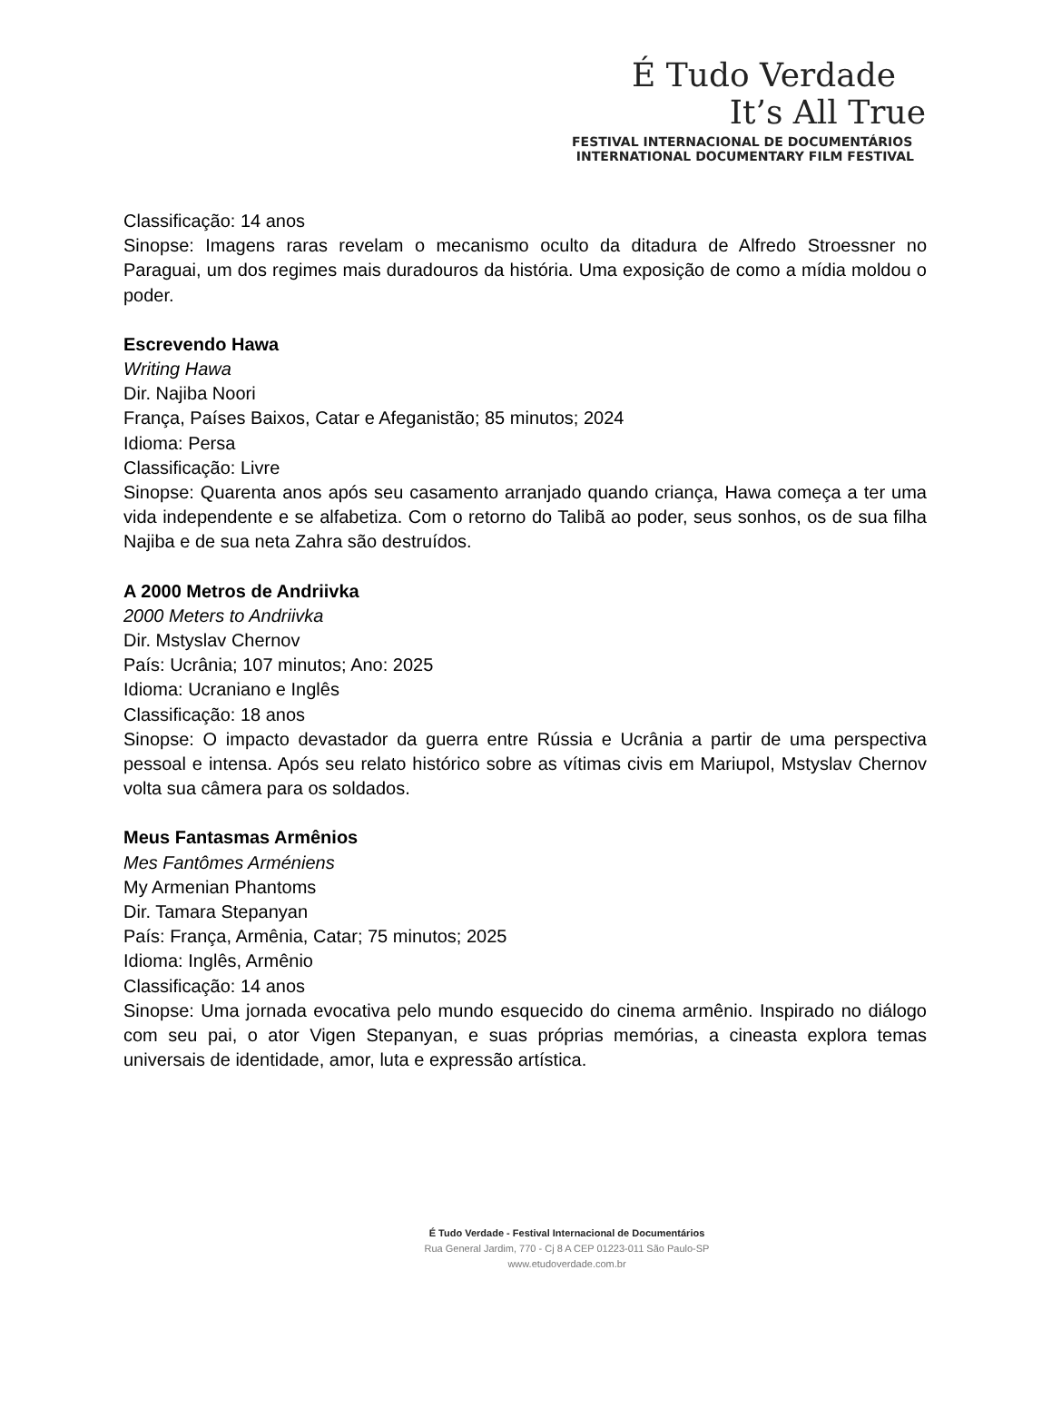É Tudo Verdade
It’s All True
FESTIVAL INTERNACIONAL DE DOCUMENTÁRIOS
INTERNATIONAL DOCUMENTARY FILM FESTIVAL
Classificação: 14 anos
Sinopse: Imagens raras revelam o mecanismo oculto da ditadura de Alfredo Stroessner no Paraguai, um dos regimes mais duradouros da história. Uma exposição de como a mídia moldou o poder.
Escrevendo Hawa
Writing Hawa
Dir. Najiba Noori
França, Países Baixos, Catar e Afeganistão; 85 minutos; 2024
Idioma: Persa
Classificação: Livre
Sinopse: Quarenta anos após seu casamento arranjado quando criança, Hawa começa a ter uma vida independente e se alfabetiza. Com o retorno do Talibã ao poder, seus sonhos, os de sua filha Najiba e de sua neta Zahra são destruídos.
A 2000 Metros de Andriivka
2000 Meters to Andriivka
Dir. Mstyslav Chernov
País: Ucrânia; 107 minutos; Ano: 2025
Idioma: Ucraniano e Inglês
Classificação: 18 anos
Sinopse: O impacto devastador da guerra entre Rússia e Ucrânia a partir de uma perspectiva pessoal e intensa. Após seu relato histórico sobre as vítimas civis em Mariupol, Mstyslav Chernov volta sua câmera para os soldados.
Meus Fantasmas Armênios
Mes Fantômes Arméniens
My Armenian Phantoms
Dir. Tamara Stepanyan
País: França, Armênia, Catar; 75 minutos; 2025
Idioma: Inglês, Armênio
Classificação: 14 anos
Sinopse: Uma jornada evocativa pelo mundo esquecido do cinema armênio. Inspirado no diálogo com seu pai, o ator Vigen Stepanyan, e suas próprias memórias, a cineasta explora temas universais de identidade, amor, luta e expressão artística.
É Tudo Verdade - Festival Internacional de Documentários
Rua General Jardim, 770 - Cj 8 A CEP 01223-011 São Paulo-SP
www.etudoverdade.com.br